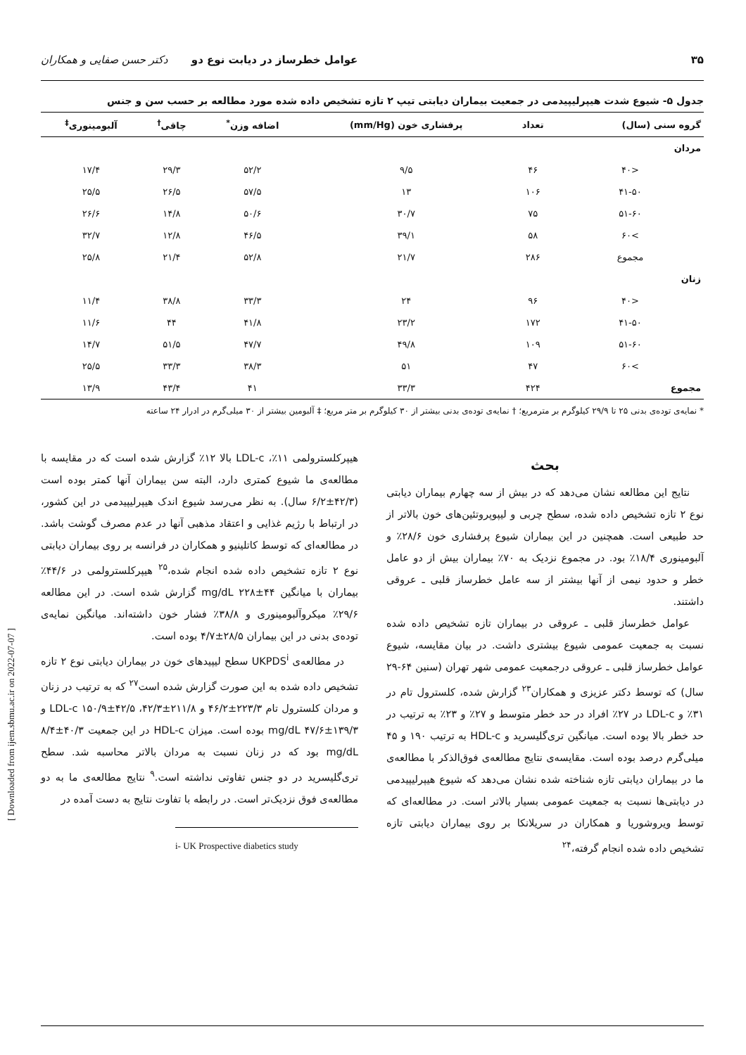[ Downloaded from ijem.sbmu.ac.ir on 2022-07-07 ]
۳۵ عوامل خطرساز در دیابت نوع دو دکتر حسن صفایی و همکاران
جدول ۵- شیوع شدت هیپرلیپیدمی در جمعیت بیماران دیابتی تیپ ۲ تازه تشخیص داده شده مورد مطالعه بر حسب سن و جنس
| گروه سنی (سال) | تعداد | پرفشاری خون (mm/Hg) | اضافه وزن<sup>*</sup> | چاقی<sup>†</sup> | آلبومینوری<sup>‡</sup> |
| --- | --- | --- | --- | --- | --- |
| مردان | | | | | |
| <۴۰ | ۴۶ | ۹/۵ | ۵۲/۲ | ۲۹/۳ | ۱۷/۴ |
| ۴۱-۵۰ | ۱۰۶ | ۱۳ | ۵۷/۵ | ۲۶/۵ | ۲۵/۵ |
| ۵۱-۶۰ | ۷۵ | ۳۰/۷ | ۵۰/۶ | ۱۴/۸ | ۲۶/۶ |
| >۶۰ | ۵۸ | ۳۹/۱ | ۴۶/۵ | ۱۲/۸ | ۳۲/۷ |
| مجموع | ۲۸۶ | ۲۱/۷ | ۵۲/۸ | ۲۱/۴ | ۲۵/۸ |
| زنان | | | | | |
| <۴۰ | ۹۶ | ۲۴ | ۳۳/۳ | ۳۸/۸ | ۱۱/۴ |
| ۴۱-۵۰ | ۱۷۲ | ۲۳/۲ | ۴۱/۸ | ۴۴ | ۱۱/۶ |
| ۵۱-۶۰ | ۱۰۹ | ۴۹/۸ | ۴۷/۷ | ۵۱/۵ | ۱۴/۷ |
| >۶۰ | ۴۷ | ۵۱ | ۳۸/۳ | ۳۳/۳ | ۲۵/۵ |
| مجموع | ۴۲۴ | ۳۳/۳ | ۴۱ | ۴۳/۴ | ۱۳/۹ |
* نمایه‌ی توده‌ی بدنی ۲۵ تا ۲۹/۹ کیلوگرم بر مترمربع؛ † نمایه‌ی توده‌ی بدنی بیشتر از ۳۰ کیلوگرم بر متر مربع؛ ‡ آلبومین بیشتر از ۳۰ میلی‌گرم در ادرار ۲۴ ساعته
بحث
نتایج این مطالعه نشان می‌دهد که در بیش از سه چهارم بیماران دیابتی نوع ۲ تازه تشخیص داده شده، سطح چربی و لیپوپروتئین‌های خون بالاتر از حد طبیعی است. همچنین در این بیماران شیوع پرفشاری خون ۲۸/۶٪ و آلبومینوری ۱۸/۴٪ بود. در مجموع نزدیک به ۷۰٪ بیماران بیش از دو عامل خطر و حدود نیمی از آنها بیشتر از سه عامل خطرساز قلبی ـ عروقی داشتند.
عوامل خطرساز قلبی ـ عروقی در بیماران تازه تشخیص داده شده نسبت به جمعیت عمومی شیوع بیشتری داشت. در بیان مقایسه، شیوع عوامل خطرساز قلبی ـ عروقی درجمعیت عمومی شهر تهران (سنین ۶۴-۲۹ سال) که توسط دکتر عزیزی و همکاران<sup>۲۳</sup> گزارش شده، کلسترول تام در ۳۱٪ و LDL-c در ۲۷٪ افراد در حد خطر متوسط و ۲۷٪ و ۲۳٪ به ترتیب در حد خطر بالا بوده است. میانگین تری‌گلیسرید و HDL-c به ترتیب ۱۹۰ و ۴۵ میلی‌گرم درصد بوده است. مقایسه‌ی نتایج مطالعه‌ی فوق‌الذکر با مطالعه‌ی ما در بیماران دیابتی تازه شناخته شده نشان می‌دهد که شیوع هیپرلیپیدمی در دیابتی‌ها نسبت به جمعیت عمومی بسیار بالاتر است. در مطالعه‌ای که توسط ویروشوریا و همکاران در سریلانکا بر روی بیماران دیابتی تازه تشخیص داده شده انجام گرفته،<sup>۲۴</sup>
هیپرکلسترولمی ۱۱٪، LDL-c بالا ۱۲٪ گزارش شده است که در مقایسه با مطالعه‌ی ما شیوع کمتری دارد، البته سن بیماران آنها کمتر بوده است (۴۲/۳±۶/۲ سال). به نظر می‌رسد شیوع اندک هیپرلیپیدمی در این کشور، در ارتباط با رژیم غذایی و اعتقاد مذهبی آنها در عدم مصرف گوشت باشد. در مطالعه‌ای که توسط کاتلینیو و همکاران در فرانسه بر روی بیماران دیابتی نوع ۲ تازه تشخیص داده شده انجام شده،<sup>۲۵</sup> هیپرکلسترولمی در ۴۴/۶٪ بیماران با میانگین mg/dL ۲۲۸±۴۴ گزارش شده است. در این مطالعه ۲۹/۶٪ میکروآلبومینوری و ۳۸/۸٪ فشار خون داشته‌اند. میانگین نمایه‌ی توده‌ی بدنی در این بیماران ۲۸/۵±۴/۷ بوده است.
در مطالعه‌ی UKPDS<sup>i</sup> سطح لیپیدهای خون در بیماران دیابتی نوع ۲ تازه تشخیص داده شده به این صورت گزارش شده است<sup>۲۷</sup> که به ترتیب در زنان و مردان کلسترول تام ۲۲۳/۳±۴۶/۲ و ۲۱۱/۸±۴۲/۳، LDL-c ۱۵۰/۹±۴۲/۵ و ۱۳۹/۳±۴۷/۶ mg/dL بوده است. میزان HDL-c در این جمعیت ۴۰/۳±۸/۴ mg/dL بود که در زنان نسبت به مردان بالاتر محاسبه شد. سطح تری‌گلیسرید در دو جنس تفاوتی نداشته است.<sup>۹</sup> نتایج مطالعه‌ی ما به دو مطالعه‌ی فوق نزدیک‌تر است. در رابطه با تفاوت نتایج به دست آمده در
i- UK Prospective diabetics study